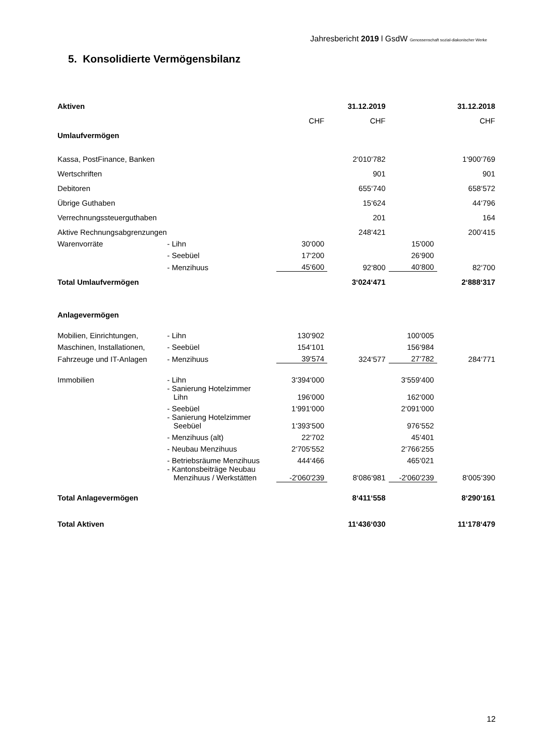Jahresbericht 2019 l GsdW Genossenschaft sozial-diakonischer Werke
5. Konsolidierte Vermögensbilanz
| Aktiven | | | 31.12.2019 | | 31.12.2018 |
| | | CHF | CHF | | CHF |
| Umlaufvermögen | | | | | |
| Kassa, PostFinance, Banken | | | 2‘010‘782 | | 1‘900‘769 |
| Wertschriften | | | 901 | | 901 |
| Debitoren | | | 655‘740 | | 658‘572 |
| Übrige Guthaben | | | 15‘624 | | 44‘796 |
| Verrechnungssteuerguthaben | | | 201 | | 164 |
| Aktive Rechnungsabgrenzungen | | | 248‘421 | | 200‘415 |
| Warenvorräte | - Lihn | 30‘000 | | 15'000 | |
| | - Seebüel | 17‘200 | | 26‘900 | |
| | - Menzihuus | 45‘600 | 92‘800 | 40‘800 | 82‘700 |
| Total Umlaufvermögen | | | 3‘024‘471 | | 2‘888‘317 |
| Anlagevermögen | | | | | |
| Mobilien, Einrichtungen, | - Lihn | 130‘902 | | 100‘005 | |
| Maschinen, Installationen, | - Seebüel | 154‘101 | | 156‘984 | |
| Fahrzeuge und IT-Anlagen | - Menzihuus | 39‘574 | 324‘577 | 27‘782 | 284‘771 |
| Immobilien | - Lihn | 3‘394‘000 | | 3‘559‘400 | |
| | - Sanierung Hotelzimmer Lihn | 196‘000 | | 162‘000 | |
| | - Seebüel | 1‘991‘000 | | 2‘091‘000 | |
| | - Sanierung Hotelzimmer Seebüel | 1‘393‘500 | | 976‘552 | |
| | - Menzihuus (alt) | 22‘702 | | 45‘401 | |
| | - Neubau Menzihuus | 2‘705‘552 | | 2‘766‘255 | |
| | - Betriebsräume Menzihuus | 444‘466 | | 465‘021 | |
| | - Kantonsbeiträge Neubau Menzihuus / Werkstätten | -2'060'239 | 8‘086‘981 | -2'060'239 | 8‘005‘390 |
| Total Anlagevermögen | | | 8‘411‘558 | | 8‘290‘161 |
| Total Aktiven | | | 11‘436‘030 | | 11‘178‘479 |
12